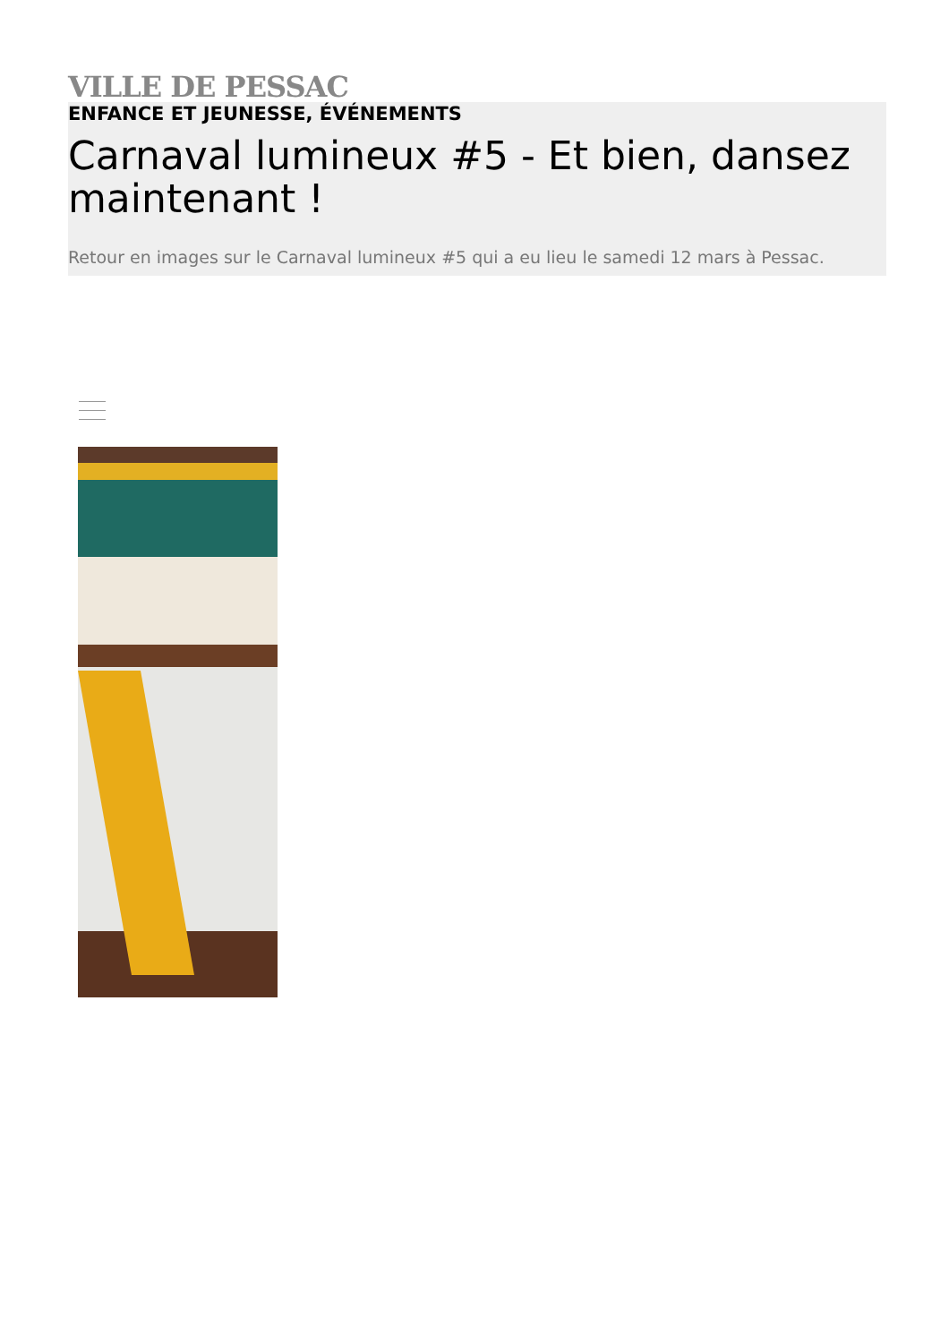VILLE DE PESSAC
ENFANCE ET JEUNESSE, ÉVÉNEMENTS
Carnaval lumineux #5 - Et bien, dansez maintenant !
Retour en images sur le Carnaval lumineux #5 qui a eu lieu le samedi 12 mars à Pessac.